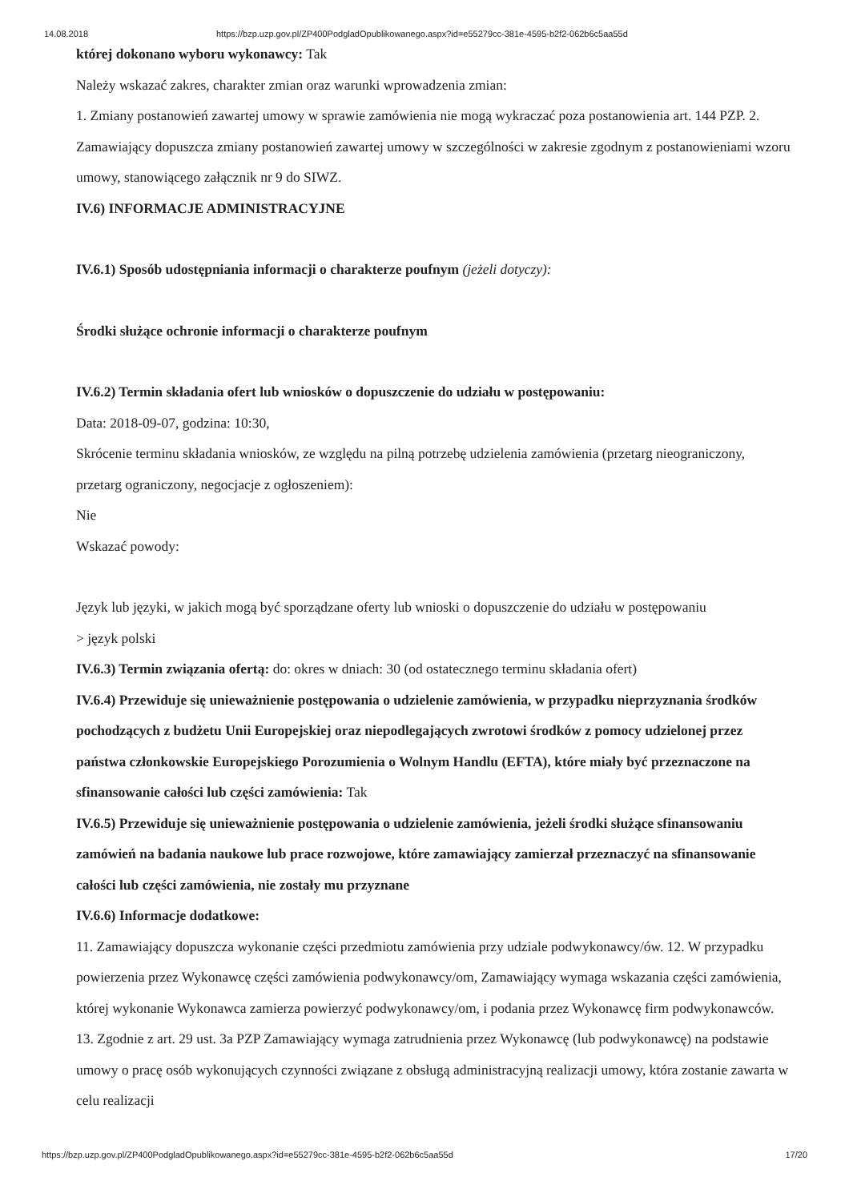14.08.2018 https://bzp.uzp.gov.pl/ZP400PodgladOpublikowanego.aspx?id=e55279cc-381e-4595-b2f2-062b6c5aa55d
której dokonano wyboru wykonawcy: Tak
Należy wskazać zakres, charakter zmian oraz warunki wprowadzenia zmian:
1. Zmiany postanowień zawartej umowy w sprawie zamówienia nie mogą wykraczać poza postanowienia art. 144 PZP. 2. Zamawiający dopuszcza zmiany postanowień zawartej umowy w szczególności w zakresie zgodnym z postanowieniami wzoru umowy, stanowiącego załącznik nr 9 do SIWZ.
IV.6) INFORMACJE ADMINISTRACYJNE
IV.6.1) Sposób udostępniania informacji o charakterze poufnym (jeżeli dotyczy):
Środki służące ochronie informacji o charakterze poufnym
IV.6.2) Termin składania ofert lub wniosków o dopuszczenie do udziału w postępowaniu:
Data: 2018-09-07, godzina: 10:30,
Skrócenie terminu składania wniosków, ze względu na pilną potrzebę udzielenia zamówienia (przetarg nieograniczony, przetarg ograniczony, negocjacje z ogłoszeniem):
Nie
Wskazać powody:
Język lub języki, w jakich mogą być sporządzane oferty lub wnioski o dopuszczenie do udziału w postępowaniu
> język polski
IV.6.3) Termin związania ofertą: do: okres w dniach: 30 (od ostatecznego terminu składania ofert)
IV.6.4) Przewiduje się unieważnienie postępowania o udzielenie zamówienia, w przypadku nieprzyznania środków pochodzących z budżetu Unii Europejskiej oraz niepodlegających zwrotowi środków z pomocy udzielonej przez państwa członkowskie Europejskiego Porozumienia o Wolnym Handlu (EFTA), które miały być przeznaczone na sfinansowanie całości lub części zamówienia: Tak
IV.6.5) Przewiduje się unieważnienie postępowania o udzielenie zamówienia, jeżeli środki służące sfinansowaniu zamówień na badania naukowe lub prace rozwojowe, które zamawiający zamierzał przeznaczyć na sfinansowanie całości lub części zamówienia, nie zostały mu przyznane
IV.6.6) Informacje dodatkowe:
11. Zamawiający dopuszcza wykonanie części przedmiotu zamówienia przy udziale podwykonawcy/ów. 12. W przypadku powierzenia przez Wykonawcę części zamówienia podwykonawcy/om, Zamawiający wymaga wskazania części zamówienia, której wykonanie Wykonawca zamierza powierzyć podwykonawcy/om, i podania przez Wykonawcę firm podwykonawców. 13. Zgodnie z art. 29 ust. 3a PZP Zamawiający wymaga zatrudnienia przez Wykonawcę (lub podwykonawcę) na podstawie umowy o pracę osób wykonujących czynności związane z obsługą administracyjną realizacji umowy, która zostanie zawarta w celu realizacji
https://bzp.uzp.gov.pl/ZP400PodgladOpublikowanego.aspx?id=e55279cc-381e-4595-b2f2-062b6c5aa55d 17/20